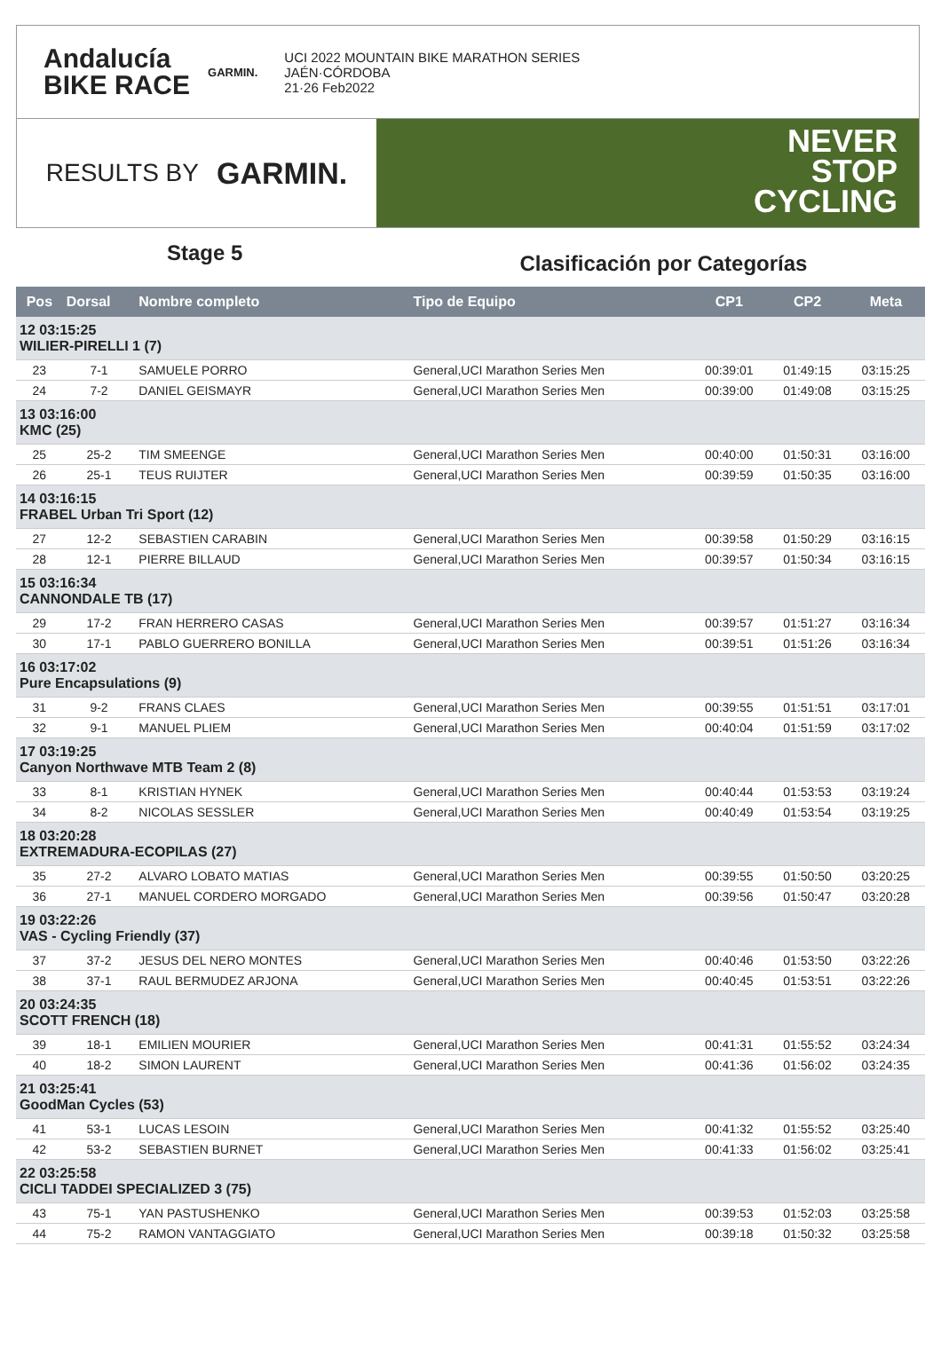Andalucía
BIKE RACE
GARMIN.
UCI 2022 MOUNTAIN BIKE MARATHON SERIES
JAÉN·CÓRDOBA
21·26 Feb2022
RESULTS BY GARMIN.
NEVER
STOP
CYCLING
Stage 5
Clasificación por Categorías
| Pos | Dorsal | Nombre completo | Tipo de Equipo | CP1 | CP2 | Meta |
| --- | --- | --- | --- | --- | --- | --- |
| 12 03:15:25 WILIER-PIRELLI 1 (7) | | | | | | |
| 23 | 7-1 | SAMUELE PORRO | General,UCI Marathon Series Men | 00:39:01 | 01:49:15 | 03:15:25 |
| 24 | 7-2 | DANIEL GEISMAYR | General,UCI Marathon Series Men | 00:39:00 | 01:49:08 | 03:15:25 |
| 13 03:16:00 KMC (25) | | | | | | |
| 25 | 25-2 | TIM SMEENGE | General,UCI Marathon Series Men | 00:40:00 | 01:50:31 | 03:16:00 |
| 26 | 25-1 | TEUS RUIJTER | General,UCI Marathon Series Men | 00:39:59 | 01:50:35 | 03:16:00 |
| 14 03:16:15 FRABEL Urban Tri Sport (12) | | | | | | |
| 27 | 12-2 | SEBASTIEN CARABIN | General,UCI Marathon Series Men | 00:39:58 | 01:50:29 | 03:16:15 |
| 28 | 12-1 | PIERRE BILLAUD | General,UCI Marathon Series Men | 00:39:57 | 01:50:34 | 03:16:15 |
| 15 03:16:34 CANNONDALE TB (17) | | | | | | |
| 29 | 17-2 | FRAN HERRERO CASAS | General,UCI Marathon Series Men | 00:39:57 | 01:51:27 | 03:16:34 |
| 30 | 17-1 | PABLO GUERRERO BONILLA | General,UCI Marathon Series Men | 00:39:51 | 01:51:26 | 03:16:34 |
| 16 03:17:02 Pure Encapsulations (9) | | | | | | |
| 31 | 9-2 | FRANS CLAES | General,UCI Marathon Series Men | 00:39:55 | 01:51:51 | 03:17:01 |
| 32 | 9-1 | MANUEL PLIEM | General,UCI Marathon Series Men | 00:40:04 | 01:51:59 | 03:17:02 |
| 17 03:19:25 Canyon Northwave MTB Team 2 (8) | | | | | | |
| 33 | 8-1 | KRISTIAN HYNEK | General,UCI Marathon Series Men | 00:40:44 | 01:53:53 | 03:19:24 |
| 34 | 8-2 | NICOLAS SESSLER | General,UCI Marathon Series Men | 00:40:49 | 01:53:54 | 03:19:25 |
| 18 03:20:28 EXTREMADURA-ECOPILAS (27) | | | | | | |
| 35 | 27-2 | ALVARO LOBATO MATIAS | General,UCI Marathon Series Men | 00:39:55 | 01:50:50 | 03:20:25 |
| 36 | 27-1 | MANUEL CORDERO MORGADO | General,UCI Marathon Series Men | 00:39:56 | 01:50:47 | 03:20:28 |
| 19 03:22:26 VAS - Cycling Friendly (37) | | | | | | |
| 37 | 37-2 | JESUS DEL NERO MONTES | General,UCI Marathon Series Men | 00:40:46 | 01:53:50 | 03:22:26 |
| 38 | 37-1 | RAUL BERMUDEZ ARJONA | General,UCI Marathon Series Men | 00:40:45 | 01:53:51 | 03:22:26 |
| 20 03:24:35 SCOTT FRENCH (18) | | | | | | |
| 39 | 18-1 | EMILIEN MOURIER | General,UCI Marathon Series Men | 00:41:31 | 01:55:52 | 03:24:34 |
| 40 | 18-2 | SIMON LAURENT | General,UCI Marathon Series Men | 00:41:36 | 01:56:02 | 03:24:35 |
| 21 03:25:41 GoodMan Cycles (53) | | | | | | |
| 41 | 53-1 | LUCAS LESOIN | General,UCI Marathon Series Men | 00:41:32 | 01:55:52 | 03:25:40 |
| 42 | 53-2 | SEBASTIEN BURNET | General,UCI Marathon Series Men | 00:41:33 | 01:56:02 | 03:25:41 |
| 22 03:25:58 CICLI TADDEI SPECIALIZED 3 (75) | | | | | | |
| 43 | 75-1 | YAN PASTUSHENKO | General,UCI Marathon Series Men | 00:39:53 | 01:52:03 | 03:25:58 |
| 44 | 75-2 | RAMON VANTAGGIATO | General,UCI Marathon Series Men | 00:39:18 | 01:50:32 | 03:25:58 |